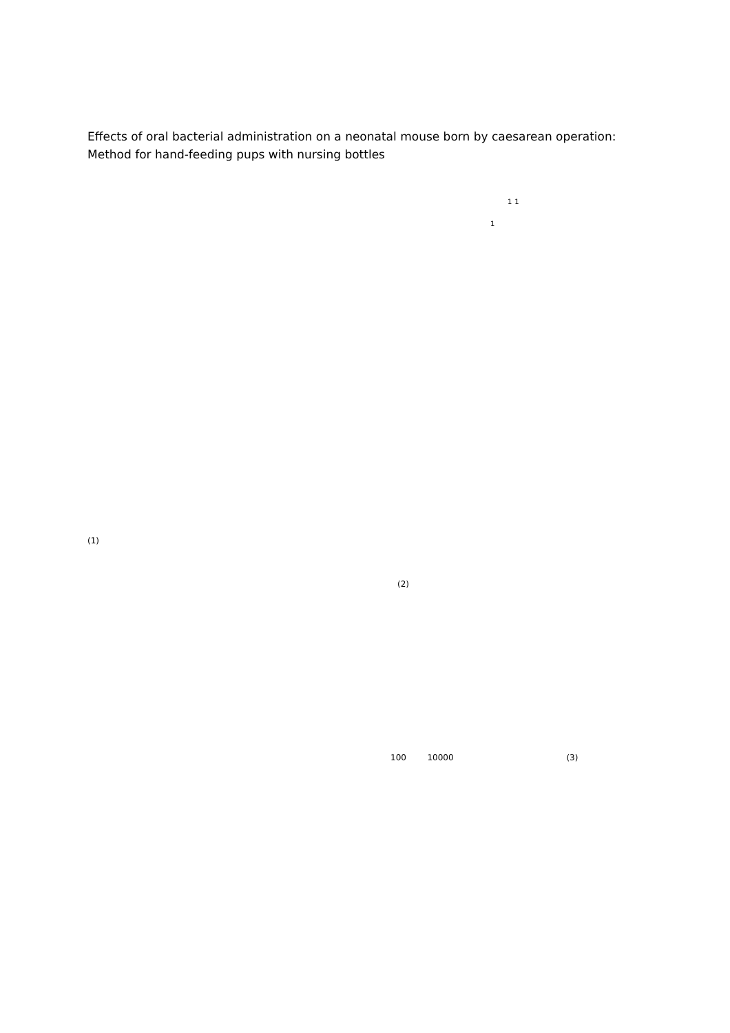Effects of oral bacterial administration on a neonatal mouse born by caesarean operation:
Method for hand-feeding pups with nursing bottles
<sup>1</sup> <sup>1</sup>
<sup>1</sup>
(1)
(2)
100 10000 (3)